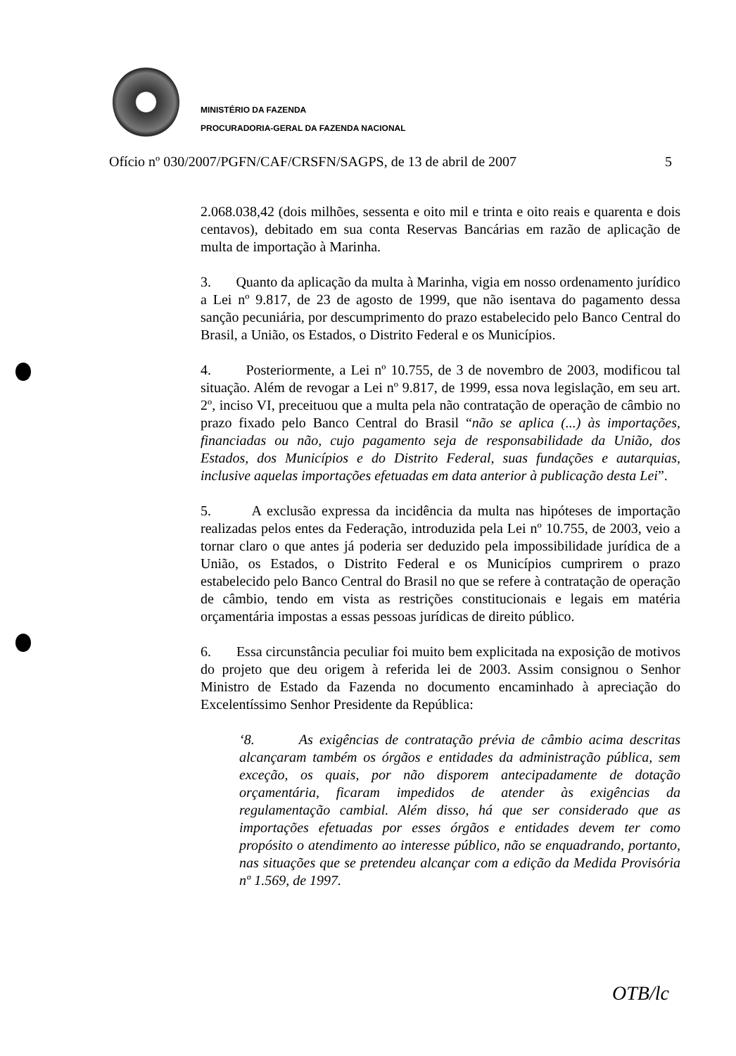MINISTÉRIO DA FAZENDA
PROCURADORIA-GERAL DA FAZENDA NACIONAL
Ofício nº 030/2007/PGFN/CAF/CRSFN/SAGPS, de 13 de abril de 2007 5
2.068.038,42 (dois milhões, sessenta e oito mil e trinta e oito reais e quarenta e dois centavos), debitado em sua conta Reservas Bancárias em razão de aplicação de multa de importação à Marinha.
3. Quanto da aplicação da multa à Marinha, vigia em nosso ordenamento jurídico a Lei nº 9.817, de 23 de agosto de 1999, que não isentava do pagamento dessa sanção pecuniária, por descumprimento do prazo estabelecido pelo Banco Central do Brasil, a União, os Estados, o Distrito Federal e os Municípios.
4. Posteriormente, a Lei nº 10.755, de 3 de novembro de 2003, modificou tal situação. Além de revogar a Lei nº 9.817, de 1999, essa nova legislação, em seu art. 2º, inciso VI, preceituou que a multa pela não contratação de operação de câmbio no prazo fixado pelo Banco Central do Brasil “não se aplica (...) às importações, financiadas ou não, cujo pagamento seja de responsabilidade da União, dos Estados, dos Municípios e do Distrito Federal, suas fundações e autarquias, inclusive aquelas importações efetuadas em data anterior à publicação desta Lei”.
5. A exclusão expressa da incidência da multa nas hipóteses de importação realizadas pelos entes da Federação, introduzida pela Lei nº 10.755, de 2003, veio a tornar claro o que antes já poderia ser deduzido pela impossibilidade jurídica de a União, os Estados, o Distrito Federal e os Municípios cumprirem o prazo estabelecido pelo Banco Central do Brasil no que se refere à contratação de operação de câmbio, tendo em vista as restrições constitucionais e legais em matéria orçamentária impostas a essas pessoas jurídicas de direito público.
6. Essa circunstância peculiar foi muito bem explicitada na exposição de motivos do projeto que deu origem à referida lei de 2003. Assim consignou o Senhor Ministro de Estado da Fazenda no documento encaminhado à apreciação do Excelentíssimo Senhor Presidente da República:
‘8. As exigências de contratação prévia de câmbio acima descritas alcançaram também os órgãos e entidades da administração pública, sem exceção, os quais, por não disporem antecipadamente de dotação orçamentária, ficaram impedidos de atender às exigências da regulamentação cambial. Além disso, há que ser considerado que as importações efetuadas por esses órgãos e entidades devem ter como propósito o atendimento ao interesse público, não se enquadrando, portanto, nas situações que se pretendeu alcançar com a edição da Medida Provisória nº 1.569, de 1997.
OTB/lc